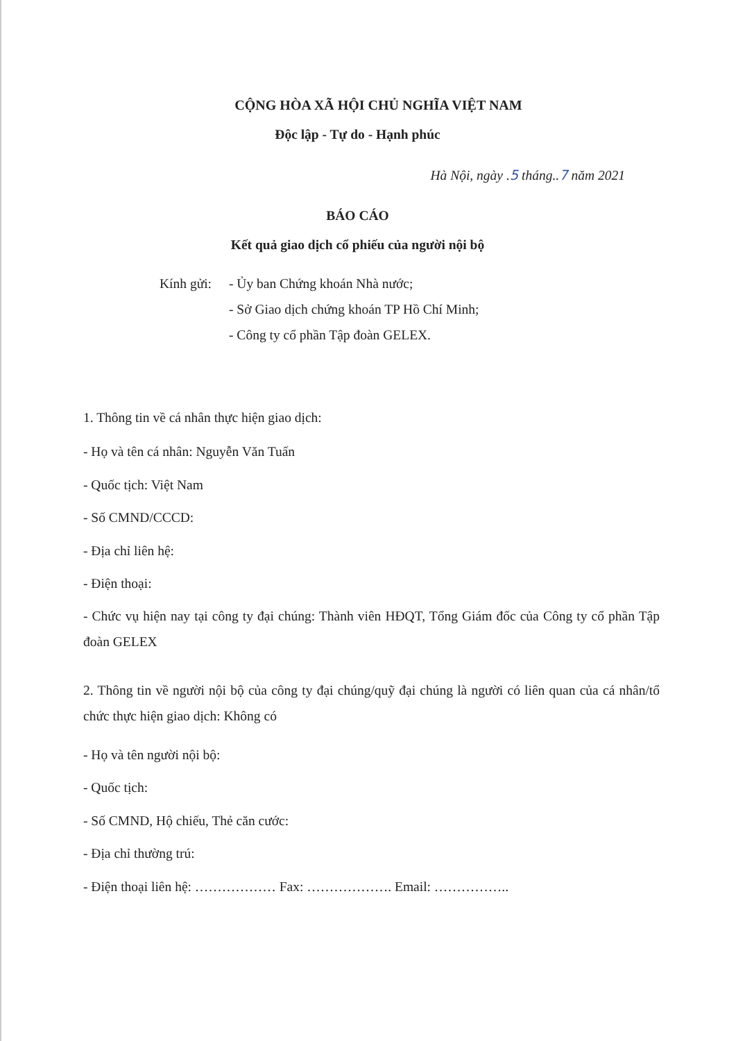CỘNG HÒA XÃ HỘI CHỦ NGHĨA VIỆT NAM
Độc lập - Tự do - Hạnh phúc
Hà Nội, ngày .5 tháng..7 năm 2021
BÁO CÁO
Kết quả giao dịch cổ phiếu của người nội bộ
Kính gửi:
- Ủy ban Chứng khoán Nhà nước;
- Sở Giao dịch chứng khoán TP Hồ Chí Minh;
- Công ty cổ phần Tập đoàn GELEX.
1. Thông tin về cá nhân thực hiện giao dịch:
- Họ và tên cá nhân: Nguyễn Văn Tuấn
- Quốc tịch: Việt Nam
- Số CMND/CCCD:
- Địa chỉ liên hệ:
- Điện thoại:
- Chức vụ hiện nay tại công ty đại chúng: Thành viên HĐQT, Tổng Giám đốc của Công ty cổ phần Tập đoàn GELEX
2. Thông tin về người nội bộ của công ty đại chúng/quỹ đại chúng là người có liên quan của cá nhân/tổ chức thực hiện giao dịch: Không có
- Họ và tên người nội bộ:
- Quốc tịch:
- Số CMND, Hộ chiếu, Thẻ căn cước:
- Địa chỉ thường trú:
- Điện thoại liên hệ: ……………… Fax: ………………. Email: ……………..